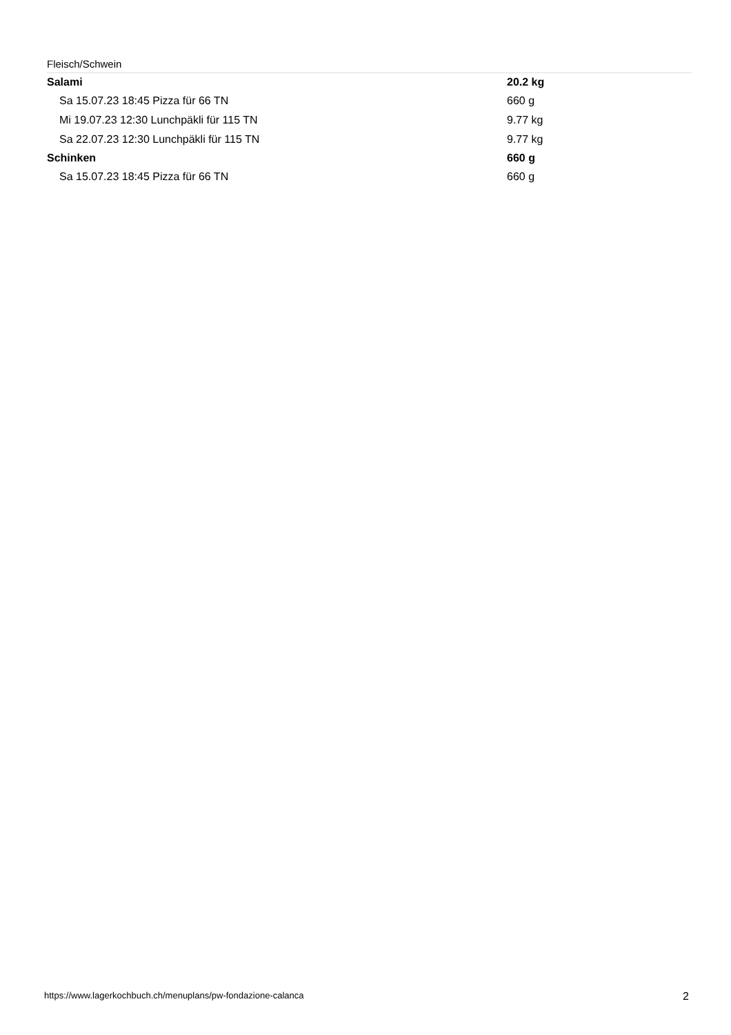Fleisch/Schwein
| Salami | 20.2 kg |
| Sa 15.07.23 18:45 Pizza für 66 TN | 660 g |
| Mi 19.07.23 12:30 Lunchpäkli für 115 TN | 9.77 kg |
| Sa 22.07.23 12:30 Lunchpäkli für 115 TN | 9.77 kg |
| Schinken | 660 g |
| Sa 15.07.23 18:45 Pizza für 66 TN | 660 g |
https://www.lagerkochbuch.ch/menuplans/pw-fondazione-calanca 2